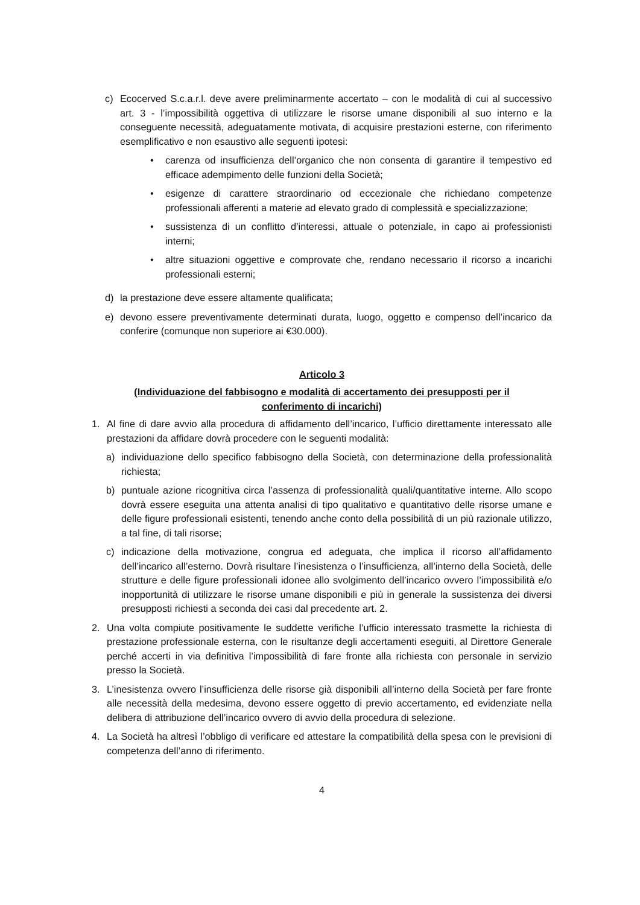c) Ecocerved S.c.a.r.l. deve avere preliminarmente accertato – con le modalità di cui al successivo art. 3 - l’impossibilità oggettiva di utilizzare le risorse umane disponibili al suo interno e la conseguente necessità, adeguatamente motivata, di acquisire prestazioni esterne, con riferimento esemplificativo e non esaustivo alle seguenti ipotesi:
• carenza od insufficienza dell’organico che non consenta di garantire il tempestivo ed efficace adempimento delle funzioni della Società;
• esigenze di carattere straordinario od eccezionale che richiedano competenze professionali afferenti a materie ad elevato grado di complessità e specializzazione;
• sussistenza di un conflitto d’interessi, attuale o potenziale, in capo ai professionisti interni;
• altre situazioni oggettive e comprovate che, rendano necessario il ricorso a incarichi professionali esterni;
d) la prestazione deve essere altamente qualificata;
e) devono essere preventivamente determinati durata, luogo, oggetto e compenso dell’incarico da conferire (comunque non superiore ai €30.000).
Articolo 3
(Individuazione del fabbisogno e modalità di accertamento dei presupposti per il conferimento di incarichi)
1. Al fine di dare avvio alla procedura di affidamento dell’incarico, l’ufficio direttamente interessato alle prestazioni da affidare dovrà procedere con le seguenti modalità:
a) individuazione dello specifico fabbisogno della Società, con determinazione della professionalità richiesta;
b) puntuale azione ricognitiva circa l’assenza di professionalità quali/quantitative interne. Allo scopo dovrà essere eseguita una attenta analisi di tipo qualitativo e quantitativo delle risorse umane e delle figure professionali esistenti, tenendo anche conto della possibilità di un più razionale utilizzo, a tal fine, di tali risorse;
c) indicazione della motivazione, congrua ed adeguata, che implica il ricorso all’affidamento dell’incarico all’esterno. Dovrà risultare l’inesistenza o l’insufficienza, all’interno della Società, delle strutture e delle figure professionali idonee allo svolgimento dell’incarico ovvero l’impossibilità e/o inopportunità di utilizzare le risorse umane disponibili e più in generale la sussistenza dei diversi presupposti richiesti a seconda dei casi dal precedente art. 2.
2. Una volta compiute positivamente le suddette verifiche l’ufficio interessato trasmette la richiesta di prestazione professionale esterna, con le risultanze degli accertamenti eseguiti, al Direttore Generale perché accerti in via definitiva l’impossibilità di fare fronte alla richiesta con personale in servizio presso la Società.
3. L’inesistenza ovvero l’insufficienza delle risorse già disponibili all’interno della Società per fare fronte alle necessità della medesima, devono essere oggetto di previo accertamento, ed evidenziate nella delibera di attribuzione dell’incarico ovvero di avvio della procedura di selezione.
4. La Società ha altresì l’obbligo di verificare ed attestare la compatibilità della spesa con le previsioni di competenza dell’anno di riferimento.
4